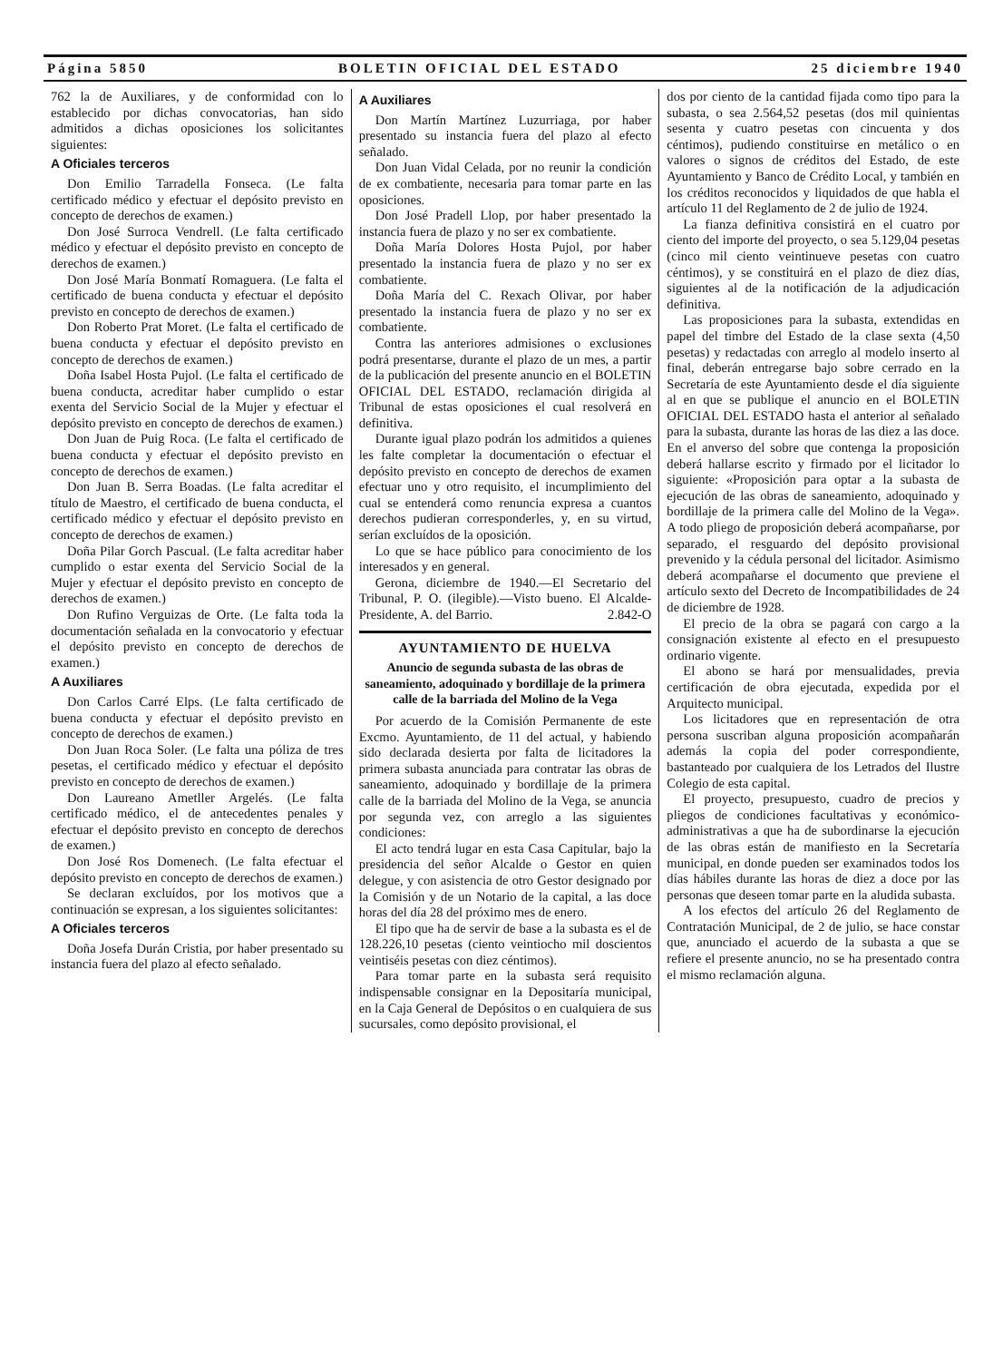Página 5850 BOLETIN OFICIAL DEL ESTADO 25 diciembre 1940
762 la de Auxiliares, y de conformidad con lo establecido por dichas convocatorias, han sido admitidos a dichas oposiciones los solicitantes siguientes:
A Oficiales terceros
Don Emilio Tarradella Fonseca. (Le falta certificado médico y efectuar el depósito previsto en concepto de derechos de examen.)
Don José Surroca Vendrell. (Le falta certificado médico y efectuar el depósito previsto en concepto de derechos de examen.)
Don José María Bonmatí Romaguera. (Le falta el certificado de buena conducta y efectuar el depósito previsto en concepto de derechos de examen.)
Don Roberto Prat Moret. (Le falta el certificado de buena conducta y efectuar el depósito previsto en concepto de derechos de examen.)
Doña Isabel Hosta Pujol. (Le falta el certificado de buena conducta, acreditar haber cumplido o estar exenta del Servicio Social de la Mujer y efectuar el depósito previsto en concepto de derechos de examen.)
Don Juan de Puig Roca. (Le falta el certificado de buena conducta y efectuar el depósito previsto en concepto de derechos de examen.)
Don Juan B. Serra Boadas. (Le falta acreditar el título de Maestro, el certificado de buena conducta, el certificado médico y efectuar el depósito previsto en concepto de derechos de examen.)
Doña Pilar Gorch Pascual. (Le falta acreditar haber cumplido o estar exenta del Servicio Social de la Mujer y efectuar el depósito previsto en concepto de derechos de examen.)
Don Rufino Verguizas de Orte. (Le falta toda la documentación señalada en la convocatorio y efectuar el depósito previsto en concepto de derechos de examen.)
A Auxiliares
Don Carlos Carré Elps. (Le falta certificado de buena conducta y efectuar el depósito previsto en concepto de derechos de examen.)
Don Juan Roca Soler. (Le falta una póliza de tres pesetas, el certificado médico y efectuar el depósito previsto en concepto de derechos de examen.)
Don Laureano Ametller Argelés. (Le falta certificado médico, el de antecedentes penales y efectuar el depósito previsto en concepto de derechos de examen.)
Don José Ros Domenech. (Le falta efectuar el depósito previsto en concepto de derechos de examen.)
Se declaran excluídos, por los motivos que a continuación se expresan, a los siguientes solicitantes:
A Oficiales terceros
Doña Josefa Durán Cristia, por haber presentado su instancia fuera del plazo al efecto señalado.
A Auxiliares
Don Martín Martínez Luzurriaga, por haber presentado su instancia fuera del plazo al efecto señalado.
Don Juan Vidal Celada, por no reunir la condición de ex combatiente, necesaria para tomar parte en las oposiciones.
Don José Pradell Llop, por haber presentado la instancia fuera de plazo y no ser ex combatiente.
Doña María Dolores Hosta Pujol, por haber presentado la instancia fuera de plazo y no ser ex combatiente.
Doña María del C. Rexach Olivar, por haber presentado la instancia fuera de plazo y no ser ex combatiente.
Contra las anteriores admisiones o exclusiones podrá presentarse, durante el plazo de un mes, a partir de la publicación del presente anuncio en el BOLETIN OFICIAL DEL ESTADO, reclamación dirigida al Tribunal de estas oposiciones el cual resolverá en definitiva.
Durante igual plazo podrán los admitidos a quienes les falte completar la documentación o efectuar el depósito previsto en concepto de derechos de examen efectuar uno y otro requisito, el incumplimiento del cual se entenderá como renuncia expresa a cuantos derechos pudieran corresponderles, y, en su virtud, serían excluídos de la oposición.
Lo que se hace público para conocimiento de los interesados y en general.
Gerona, diciembre de 1940.—El Secretario del Tribunal, P. O. (ilegible).—Visto bueno. El Alcalde-Presidente, A. del Barrio. 2.842-O
AYUNTAMIENTO DE HUELVA
Anuncio de segunda subasta de las obras de saneamiento, adoquinado y bordillaje de la primera calle de la barriada del Molino de la Vega
Por acuerdo de la Comisión Permanente de este Excmo. Ayuntamiento, de 11 del actual, y habiendo sido declarada desierta por falta de licitadores la primera subasta anunciada para contratar las obras de saneamiento, adoquinado y bordillaje de la primera calle de la barriada del Molino de la Vega, se anuncia por segunda vez, con arreglo a las siguientes condiciones:
El acto tendrá lugar en esta Casa Capitular, bajo la presidencia del señor Alcalde o Gestor en quien delegue, y con asistencia de otro Gestor designado por la Comisión y de un Notario de la capital, a las doce horas del día 28 del próximo mes de enero.
El tipo que ha de servir de base a la subasta es el de 128.226,10 pesetas (ciento veintiocho mil doscientos veintiséis pesetas con diez céntimos).
Para tomar parte en la subasta será requisito indispensable consignar en la Depositaría municipal, en la Caja General de Depósitos o en cualquiera de sus sucursales, como depósito provisional, el
dos por ciento de la cantidad fijada como tipo para la subasta, o sea 2.564,52 pesetas (dos mil quinientas sesenta y cuatro pesetas con cincuenta y dos céntimos), pudiendo constituirse en metálico o en valores o signos de créditos del Estado, de este Ayuntamiento y Banco de Crédito Local, y también en los créditos reconocidos y liquidados de que habla el artículo 11 del Reglamento de 2 de julio de 1924.
La fianza definitiva consistirá en el cuatro por ciento del importe del proyecto, o sea 5.129,04 pesetas (cinco mil ciento veintinueve pesetas con cuatro céntimos), y se constituirá en el plazo de diez días, siguientes al de la notificación de la adjudicación definitiva.
Las proposiciones para la subasta, extendidas en papel del timbre del Estado de la clase sexta (4,50 pesetas) y redactadas con arreglo al modelo inserto al final, deberán entregarse bajo sobre cerrado en la Secretaría de este Ayuntamiento desde el día siguiente al en que se publique el anuncio en el BOLETIN OFICIAL DEL ESTADO hasta el anterior al señalado para la subasta, durante las horas de las diez a las doce. En el anverso del sobre que contenga la proposición deberá hallarse escrito y firmado por el licitador lo siguiente: «Proposición para optar a la subasta de ejecución de las obras de saneamiento, adoquinado y bordillaje de la primera calle del Molino de la Vega». A todo pliego de proposición deberá acompañarse, por separado, el resguardo del depósito provisional prevenido y la cédula personal del licitador. Asimismo deberá acompañarse el documento que previene el artículo sexto del Decreto de Incompatibilidades de 24 de diciembre de 1928.
El precio de la obra se pagará con cargo a la consignación existente al efecto en el presupuesto ordinario vigente.
El abono se hará por mensualidades, previa certificación de obra ejecutada, expedida por el Arquitecto municipal.
Los licitadores que en representación de otra persona suscriban alguna proposición acompañarán además la copia del poder correspondiente, bastanteado por cualquiera de los Letrados del Ilustre Colegio de esta capital.
El proyecto, presupuesto, cuadro de precios y pliegos de condiciones facultativas y económico-administrativas a que ha de subordinarse la ejecución de las obras están de manifiesto en la Secretaría municipal, en donde pueden ser examinados todos los días hábiles durante las horas de diez a doce por las personas que deseen tomar parte en la aludida subasta.
A los efectos del artículo 26 del Reglamento de Contratación Municipal, de 2 de julio, se hace constar que, anunciado el acuerdo de la subasta a que se refiere el presente anuncio, no se ha presentado contra el mismo reclamación alguna.